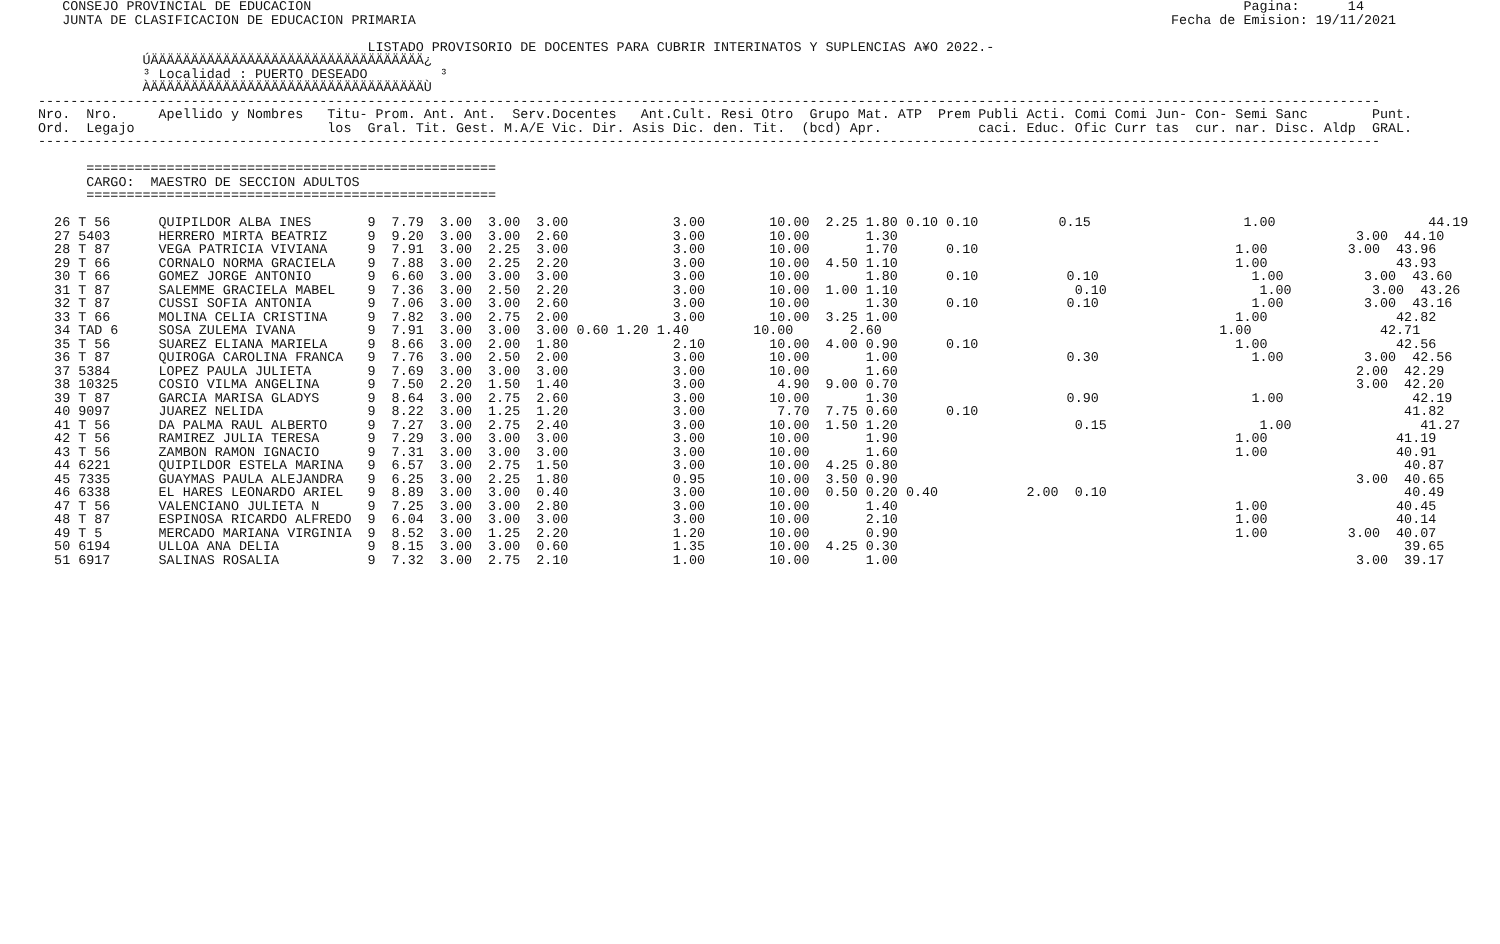CONSEJO PROVINCIAL DE EDUCACION                                                                                                                    Pagina:      14
    JUNTA DE CLASIFICACION DE EDUCACION PRIMARIA                                                                                              Fecha de Emision: 19/11/2021

                                          LISTADO PROVISORIO DE DOCENTES PARA CUBRIR INTERINATOS Y SUPLENCIAS A¥O 2022.-
              ÚÄÄÄÄÄÄÄÄÄÄÄÄÄÄÄÄÄÄÄÄÄÄÄÄÄÄÄÄÄÄÄÄÄÄ¿
              ³ Localidad : PUERTO DESEADO         ³
              ÀÄÄÄÄÄÄÄÄÄÄÄÄÄÄÄÄÄÄÄÄÄÄÄÄÄÄÄÄÄÄÄÄÄÄÙ
 -----------------------------------------------------------------------------------------------------------------------------------------------------------------------
 Nro.  Nro.     Apellido y Nombres   Titu- Prom. Ant. Ant.  Serv.Docentes   Ant.Cult. Resi Otro  Grupo Mat. ATP  Prem Publi Acti. Comi Comi Jun- Con- Semi Sanc        Punt.
 Ord.  Legajo                        los  Gral. Tit. Gest. M.A/E Vic. Dir. Asis Dic. den. Tit.  (bcd) Apr.            caci. Educ. Ofic Curr tas  cur. nar. Disc. Aldp  GRAL.
 -----------------------------------------------------------------------------------------------------------------------------------------------------------------------

       ===================================================
       CARGO:  MAESTRO DE SECCION ADULTOS
       ===================================================

   26 T 56      QUIPILDOR ALBA INES       9  7.79  3.00  3.00  3.00             3.00        10.00  2.25 1.80 0.10 0.10          0.15                   1.00                   44.19
   27 5403      HERRERO MIRTA BEATRIZ     9  9.20  3.00  3.00  2.60             3.00        10.00       1.30                                                         3.00  44.10
   28 T 87      VEGA PATRICIA VIVIANA     9  7.91  3.00  2.25  3.00             3.00        10.00       1.70      0.10                                1.00          3.00  43.96
   29 T 66      CORNALO NORMA GRACIELA    9  7.88  3.00  2.25  2.20             3.00        10.00  4.50 1.10                                          1.00                43.93
   30 T 66      GOMEZ JORGE ANTONIO       9  6.60  3.00  3.00  3.00             3.00        10.00       1.80      0.10           0.10                   1.00          3.00  43.60
   31 T 87      SALEMME GRACIELA MABEL    9  7.36  3.00  2.50  2.20             3.00        10.00  1.00 1.10                      0.10                   1.00          3.00  43.26
   32 T 87      CUSSI SOFIA ANTONIA       9  7.06  3.00  3.00  2.60             3.00        10.00       1.30      0.10           0.10                   1.00          3.00  43.16
   33 T 66      MOLINA CELIA CRISTINA     9  7.82  3.00  2.75  2.00             3.00        10.00  3.25 1.00                                          1.00                42.82
   34 TAD 6     SOSA ZULEMA IVANA         9  7.91  3.00  3.00  3.00 0.60 1.20 1.40        10.00       2.60                                          1.00                42.71
   35 T 56      SUAREZ ELIANA MARIELA     9  8.66  3.00  2.00  1.80             2.10        10.00  4.00 0.90      0.10                                1.00                42.56
   36 T 87      QUIROGA CAROLINA FRANCA   9  7.76  3.00  2.50  2.00             3.00        10.00       1.00                     0.30                   1.00          3.00  42.56
   37 5384      LOPEZ PAULA JULIETA       9  7.69  3.00  3.00  3.00             3.00        10.00       1.60                                                         2.00  42.29
   38 10325     COSIO VILMA ANGELINA      9  7.50  2.20  1.50  1.40             3.00         4.90  9.00 0.70                                                         3.00  42.20
   39 T 87      GARCIA MARISA GLADYS      9  8.64  3.00  2.75  2.60             3.00        10.00       1.30                     0.90                   1.00                42.19
   40 9097      JUAREZ NELIDA             9  8.22  3.00  1.25  1.20             3.00         7.70  7.75 0.60      0.10                                                     41.82
   41 T 56      DA PALMA RAUL ALBERTO     9  7.27  3.00  2.75  2.40             3.00        10.00  1.50 1.20                      0.15                   1.00                41.27
   42 T 56      RAMIREZ JULIA TERESA      9  7.29  3.00  3.00  3.00             3.00        10.00       1.90                                          1.00                41.19
   43 T 56      ZAMBON RAMON IGNACIO      9  7.31  3.00  3.00  3.00             3.00        10.00       1.60                                          1.00                40.91
   44 6221      QUIPILDOR ESTELA MARINA   9  6.57  3.00  2.75  1.50             3.00        10.00  4.25 0.80                                                               40.87
   45 7335      GUAYMAS PAULA ALEJANDRA   9  6.25  3.00  2.25  1.80             0.95        10.00  3.50 0.90                                                         3.00  40.65
   46 6338      EL HARES LEONARDO ARIEL   9  8.89  3.00  3.00  0.40             3.00        10.00  0.50 0.20 0.40           2.00  0.10                                     40.49
   47 T 56      VALENCIANO JULIETA N      9  7.25  3.00  3.00  2.80             3.00        10.00       1.40                                          1.00                40.45
   48 T 87      ESPINOSA RICARDO ALFREDO  9  6.04  3.00  3.00  3.00             3.00        10.00       2.10                                          1.00                40.14
   49 T 5       MERCADO MARIANA VIRGINIA  9  8.52  3.00  1.25  2.20             1.20        10.00       0.90                                          1.00          3.00  40.07
   50 6194      ULLOA ANA DELIA           9  8.15  3.00  3.00  0.60             1.35        10.00  4.25 0.30                                                               39.65
   51 6917      SALINAS ROSALIA           9  7.32  3.00  2.75  2.10             1.00        10.00       1.00                                                         3.00  39.17